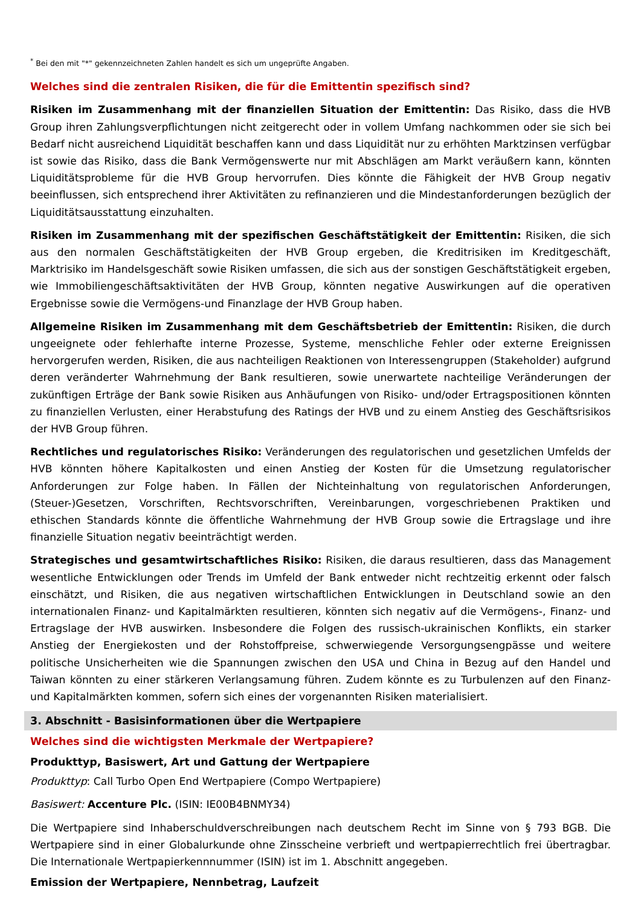<sup>*</sup> Bei den mit "*" gekennzeichneten Zahlen handelt es sich um ungeprüfte Angaben.
Welches sind die zentralen Risiken, die für die Emittentin spezifisch sind?
Risiken im Zusammenhang mit der finanziellen Situation der Emittentin: Das Risiko, dass die HVB Group ihren Zahlungsverpflichtungen nicht zeitgerecht oder in vollem Umfang nachkommen oder sie sich bei Bedarf nicht ausreichend Liquidität beschaffen kann und dass Liquidität nur zu erhöhten Marktzinsen verfügbar ist sowie das Risiko, dass die Bank Vermögenswerte nur mit Abschlägen am Markt veräußern kann, könnten Liquiditätsprobleme für die HVB Group hervorrufen. Dies könnte die Fähigkeit der HVB Group negativ beeinflussen, sich entsprechend ihrer Aktivitäten zu refinanzieren und die Mindestanforderungen bezüglich der Liquiditätsausstattung einzuhalten.
Risiken im Zusammenhang mit der spezifischen Geschäftstätigkeit der Emittentin: Risiken, die sich aus den normalen Geschäftstätigkeiten der HVB Group ergeben, die Kreditrisiken im Kreditgeschäft, Marktrisiko im Handelsgeschäft sowie Risiken umfassen, die sich aus der sonstigen Geschäftstätigkeit ergeben, wie Immobiliengeschäftsaktivitäten der HVB Group, könnten negative Auswirkungen auf die operativen Ergebnisse sowie die Vermögens-und Finanzlage der HVB Group haben.
Allgemeine Risiken im Zusammenhang mit dem Geschäftsbetrieb der Emittentin: Risiken, die durch ungeeignete oder fehlerhafte interne Prozesse, Systeme, menschliche Fehler oder externe Ereignissen hervorgerufen werden, Risiken, die aus nachteiligen Reaktionen von Interessengruppen (Stakeholder) aufgrund deren veränderter Wahrnehmung der Bank resultieren, sowie unerwartete nachteilige Veränderungen der zukünftigen Erträge der Bank sowie Risiken aus Anhäufungen von Risiko- und/oder Ertragspositionen könnten zu finanziellen Verlusten, einer Herabstufung des Ratings der HVB und zu einem Anstieg des Geschäftsrisikos der HVB Group führen.
Rechtliches und regulatorisches Risiko: Veränderungen des regulatorischen und gesetzlichen Umfelds der HVB könnten höhere Kapitalkosten und einen Anstieg der Kosten für die Umsetzung regulatorischer Anforderungen zur Folge haben. In Fällen der Nichteinhaltung von regulatorischen Anforderungen, (Steuer-)Gesetzen, Vorschriften, Rechtsvorschriften, Vereinbarungen, vorgeschriebenen Praktiken und ethischen Standards könnte die öffentliche Wahrnehmung der HVB Group sowie die Ertragslage und ihre finanzielle Situation negativ beeinträchtigt werden.
Strategisches und gesamtwirtschaftliches Risiko: Risiken, die daraus resultieren, dass das Management wesentliche Entwicklungen oder Trends im Umfeld der Bank entweder nicht rechtzeitig erkennt oder falsch einschätzt, und Risiken, die aus negativen wirtschaftlichen Entwicklungen in Deutschland sowie an den internationalen Finanz- und Kapitalmärkten resultieren, könnten sich negativ auf die Vermögens-, Finanz- und Ertragslage der HVB auswirken. Insbesondere die Folgen des russisch-ukrainischen Konflikts, ein starker Anstieg der Energiekosten und der Rohstoffpreise, schwerwiegende Versorgungsengpässe und weitere politische Unsicherheiten wie die Spannungen zwischen den USA und China in Bezug auf den Handel und Taiwan könnten zu einer stärkeren Verlangsamung führen. Zudem könnte es zu Turbulenzen auf den Finanz- und Kapitalmärkten kommen, sofern sich eines der vorgenannten Risiken materialisiert.
3. Abschnitt - Basisinformationen über die Wertpapiere
Welches sind die wichtigsten Merkmale der Wertpapiere?
Produkttyp, Basiswert, Art und Gattung der Wertpapiere
Produkttyp: Call Turbo Open End Wertpapiere (Compo Wertpapiere)
Basiswert: Accenture Plc. (ISIN: IE00B4BNMY34)
Die Wertpapiere sind Inhaberschuldverschreibungen nach deutschem Recht im Sinne von § 793 BGB. Die Wertpapiere sind in einer Globalurkunde ohne Zinsscheine verbrieft und wertpapierrechtlich frei übertragbar. Die Internationale Wertpapierkennnummer (ISIN) ist im 1. Abschnitt angegeben.
Emission der Wertpapiere, Nennbetrag, Laufzeit